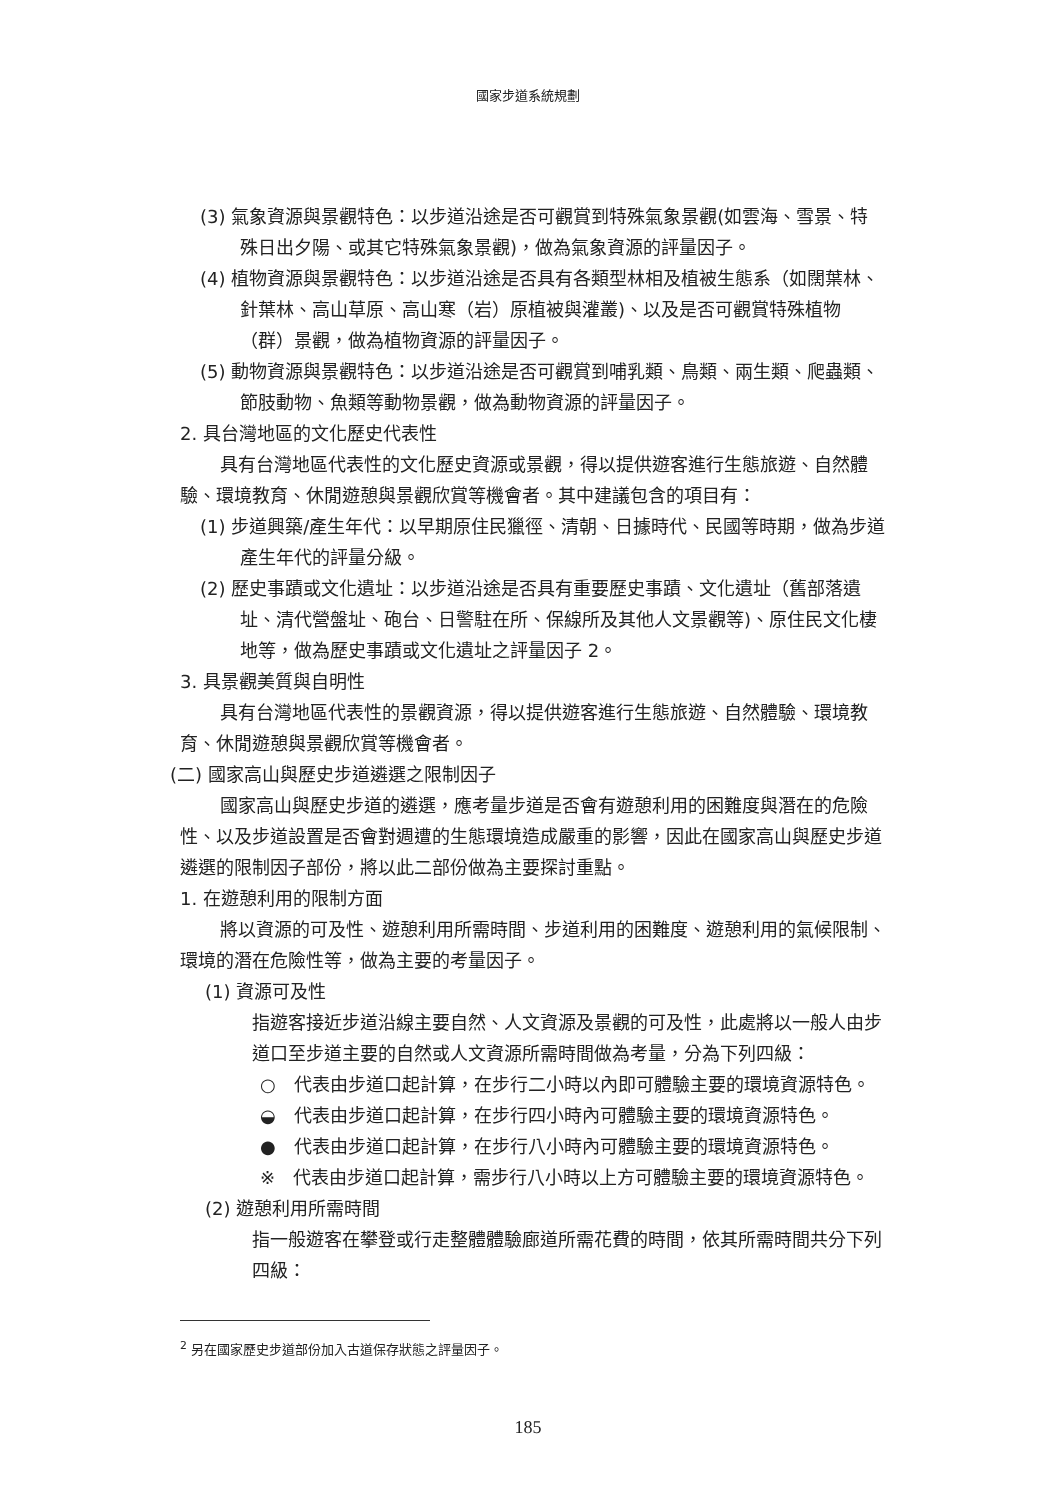國家步道系統規劃
(3) 氣象資源與景觀特色：以步道沿途是否可觀賞到特殊氣象景觀(如雲海、雪景、特殊日出夕陽、或其它特殊氣象景觀)，做為氣象資源的評量因子。
(4) 植物資源與景觀特色：以步道沿途是否具有各類型林相及植被生態系（如闊葉林、針葉林、高山草原、高山寒（岩）原植被與灌叢)、以及是否可觀賞特殊植物（群）景觀，做為植物資源的評量因子。
(5) 動物資源與景觀特色：以步道沿途是否可觀賞到哺乳類、鳥類、兩生類、爬蟲類、節肢動物、魚類等動物景觀，做為動物資源的評量因子。
2. 具台灣地區的文化歷史代表性
具有台灣地區代表性的文化歷史資源或景觀，得以提供遊客進行生態旅遊、自然體驗、環境教育、休閒遊憩與景觀欣賞等機會者。其中建議包含的項目有：
(1) 步道興築/產生年代：以早期原住民獵徑、清朝、日據時代、民國等時期，做為步道產生年代的評量分級。
(2) 歷史事蹟或文化遺址：以步道沿途是否具有重要歷史事蹟、文化遺址（舊部落遺址、清代營盤址、砲台、日警駐在所、保線所及其他人文景觀等)、原住民文化棲地等，做為歷史事蹟或文化遺址之評量因子 2。
3. 具景觀美質與自明性
具有台灣地區代表性的景觀資源，得以提供遊客進行生態旅遊、自然體驗、環境教育、休閒遊憩與景觀欣賞等機會者。
(二) 國家高山與歷史步道遴選之限制因子
國家高山與歷史步道的遴選，應考量步道是否會有遊憩利用的困難度與潛在的危險性、以及步道設置是否會對週遭的生態環境造成嚴重的影響，因此在國家高山與歷史步道遴選的限制因子部份，將以此二部份做為主要探討重點。
1. 在遊憩利用的限制方面
將以資源的可及性、遊憩利用所需時間、步道利用的困難度、遊憩利用的氣候限制、環境的潛在危險性等，做為主要的考量因子。
(1) 資源可及性
指遊客接近步道沿線主要自然、人文資源及景觀的可及性，此處將以一般人由步道口至步道主要的自然或人文資源所需時間做為考量，分為下列四級：
○　代表由步道口起計算，在步行二小時以內即可體驗主要的環境資源特色。
◒　代表由步道口起計算，在步行四小時內可體驗主要的環境資源特色。
●　代表由步道口起計算，在步行八小時內可體驗主要的環境資源特色。
※　代表由步道口起計算，需步行八小時以上方可體驗主要的環境資源特色。
(2) 遊憩利用所需時間
指一般遊客在攀登或行走整體體驗廊道所需花費的時間，依其所需時間共分下列四級：
<sup>2</sup> 另在國家歷史步道部份加入古道保存狀態之評量因子。
185